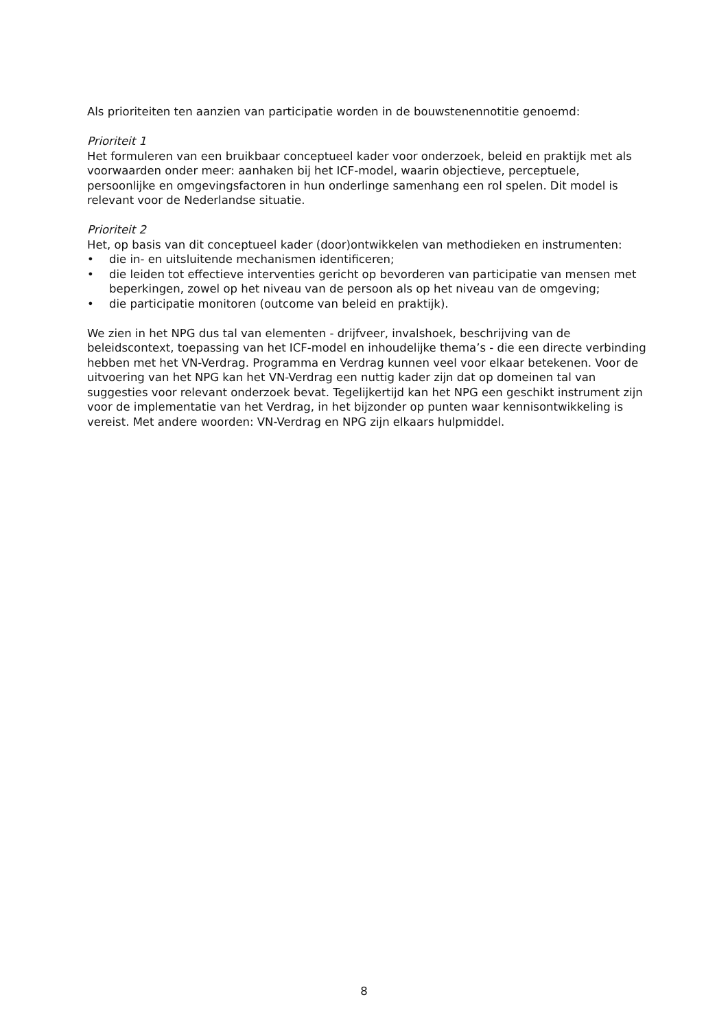Als prioriteiten ten aanzien van participatie worden in de bouwstenennotitie genoemd:
Prioriteit 1
Het formuleren van een bruikbaar conceptueel kader voor onderzoek, beleid en praktijk met als voorwaarden onder meer: aanhaken bij het ICF-model, waarin objectieve, perceptuele, persoonlijke en omgevingsfactoren in hun onderlinge samenhang een rol spelen. Dit model is relevant voor de Nederlandse situatie.
Prioriteit 2
Het, op basis van dit conceptueel kader (door)ontwikkelen van methodieken en instrumenten:
• die in- en uitsluitende mechanismen identificeren;
• die leiden tot effectieve interventies gericht op bevorderen van participatie van mensen met beperkingen, zowel op het niveau van de persoon als op het niveau van de omgeving;
• die participatie monitoren (outcome van beleid en praktijk).
We zien in het NPG dus tal van elementen - drijfveer, invalshoek, beschrijving van de beleidscontext, toepassing van het ICF-model en inhoudelijke thema’s - die een directe verbinding hebben met het VN-Verdrag. Programma en Verdrag kunnen veel voor elkaar betekenen. Voor de uitvoering van het NPG kan het VN-Verdrag een nuttig kader zijn dat op domeinen tal van suggesties voor relevant onderzoek bevat. Tegelijkertijd kan het NPG een geschikt instrument zijn voor de implementatie van het Verdrag, in het bijzonder op punten waar kennisontwikkeling is vereist. Met andere woorden: VN-Verdrag en NPG zijn elkaars hulpmiddel.
8